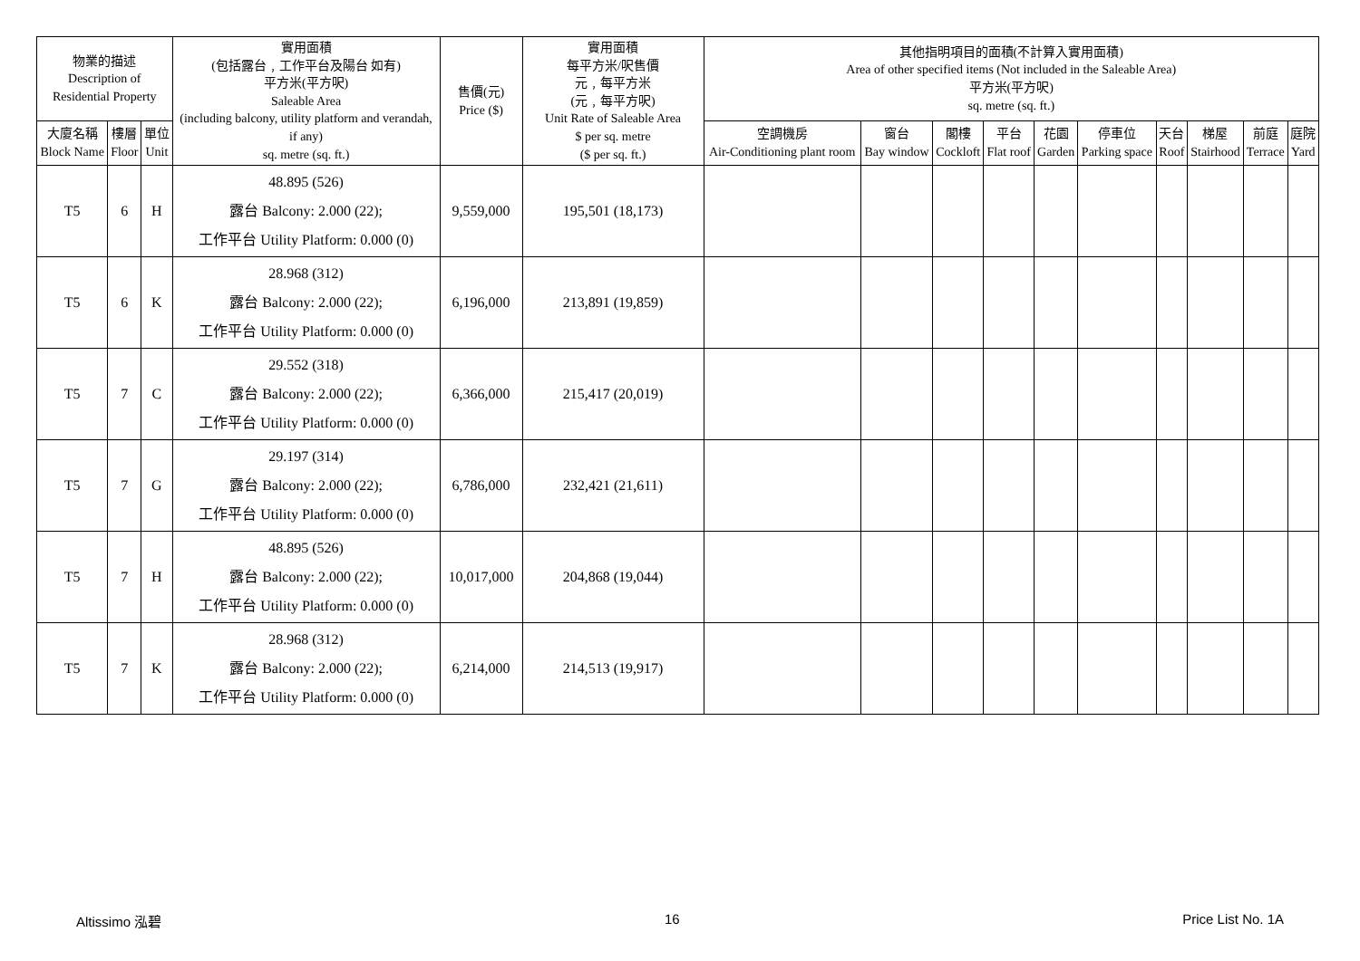| 物業的描述 Description of Residential Property | | | 實用面積 (包括露台﹐工作平台及陽台 如有) 平方米(平方呎) Saleable Area (including balcony, utility platform and verandah, if any) sq. metre (sq. ft.) | 售價(元) Price ($) | 實用面積 每平方米/呎售價 元﹐每平方米 (元﹐每平方呎) Unit Rate of Saleable Area $ per sq. metre ($ per sq. ft.) | 其他指明項目的面積(不計算入實用面積) Area of other specified items (Not included in the Saleable Area) 平方米(平方呎) sq. metre (sq. ft.) | | | | | | | | | |
| --- | --- | --- | --- | --- | --- | --- | --- | --- | --- | --- | --- | --- | --- | --- | --- |
| 大廈名稱 Block Name | 樓層 Floor | 單位 Unit | | | | 空調機房 Air-Conditioning plant room | 窗台 Bay window | 閣樓 Cockloft | 平台 Flat roof | 花園 Garden | 停車位 Parking space | 天台 Roof | 梯屋 Stairhood | 前庭 Terrace | 庭院 Yard |
| T5 | 6 | H | 48.895 (526) 露台 Balcony: 2.000 (22); 工作平台 Utility Platform: 0.000 (0) | 9,559,000 | 195,501 (18,173) | | | | | | | | | | |
| T5 | 6 | K | 28.968 (312) 露台 Balcony: 2.000 (22); 工作平台 Utility Platform: 0.000 (0) | 6,196,000 | 213,891 (19,859) | | | | | | | | | | |
| T5 | 7 | C | 29.552 (318) 露台 Balcony: 2.000 (22); 工作平台 Utility Platform: 0.000 (0) | 6,366,000 | 215,417 (20,019) | | | | | | | | | | |
| T5 | 7 | G | 29.197 (314) 露台 Balcony: 2.000 (22); 工作平台 Utility Platform: 0.000 (0) | 6,786,000 | 232,421 (21,611) | | | | | | | | | | |
| T5 | 7 | H | 48.895 (526) 露台 Balcony: 2.000 (22); 工作平台 Utility Platform: 0.000 (0) | 10,017,000 | 204,868 (19,044) | | | | | | | | | | |
| T5 | 7 | K | 28.968 (312) 露台 Balcony: 2.000 (22); 工作平台 Utility Platform: 0.000 (0) | 6,214,000 | 214,513 (19,917) | | | | | | | | | | |
Altissimo 泓碧 16 Price List No. 1A